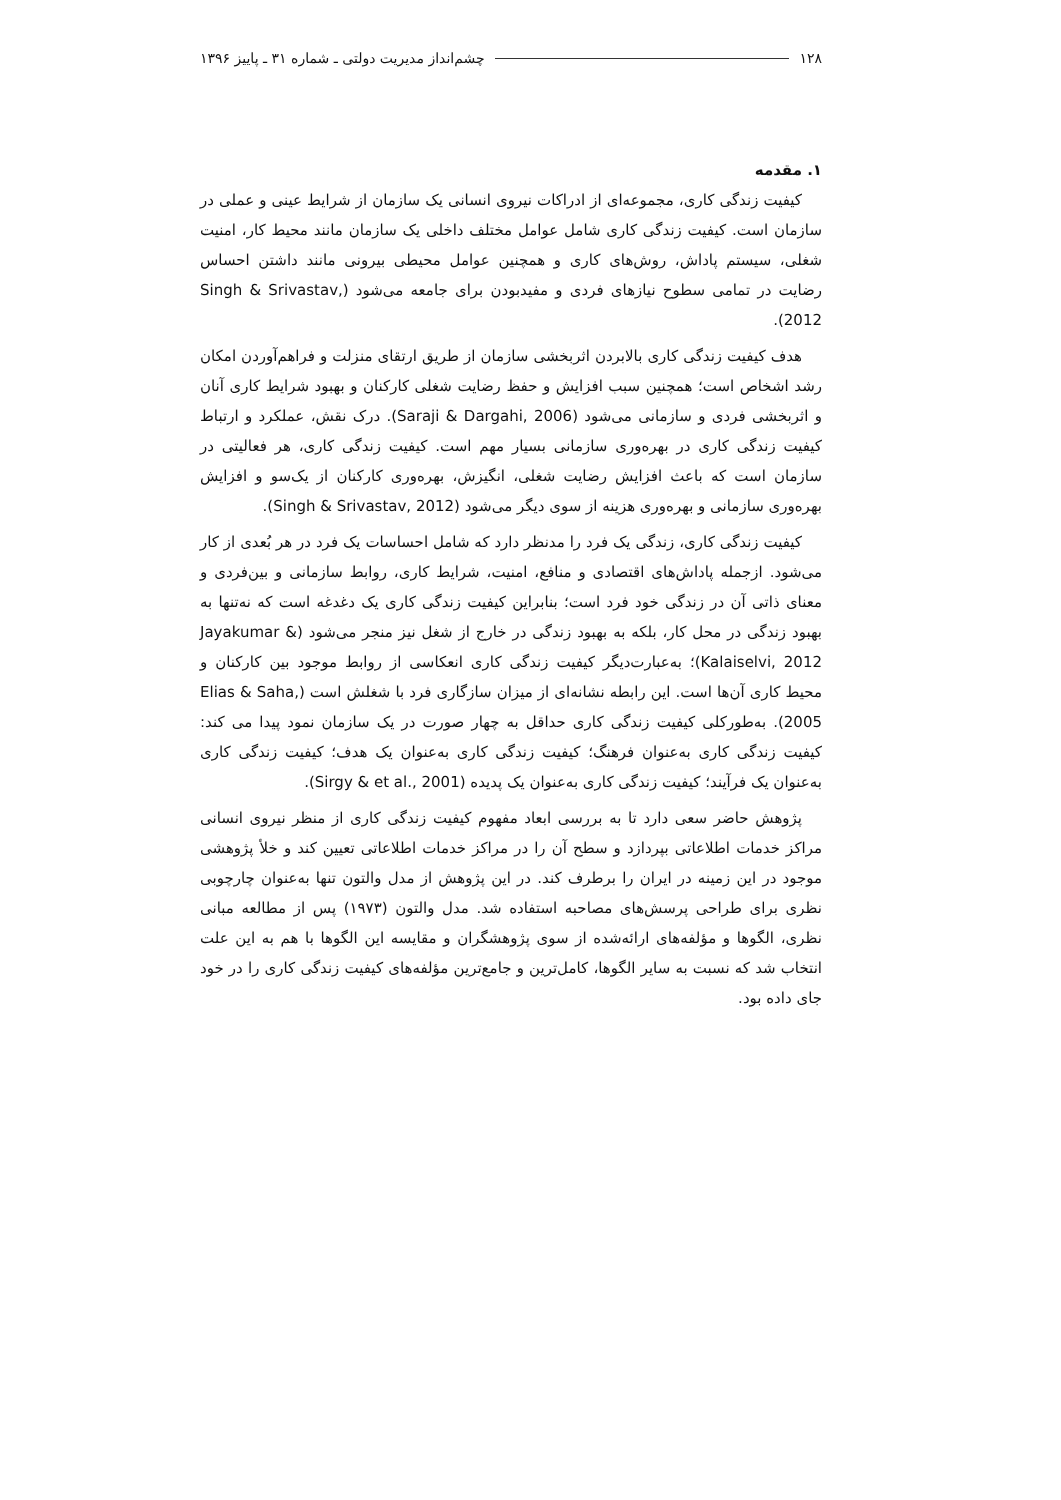۱۲۸ چشم‌انداز مدیریت دولتی ـ شماره ۳۱ ـ پاییز ۱۳۹۶
۱. مقدمه
کیفیت زندگی کاری، مجموعه‌ای از ادراکات نیروی انسانی یک سازمان از شرایط عینی و عملی در سازمان است. کیفیت زندگی کاری شامل عوامل مختلف داخلی یک سازمان مانند محیط کار، امنیت شغلی، سیستم پاداش، روش‌های کاری و همچنین عوامل محیطی بیرونی مانند داشتن احساس رضایت در تمامی سطوح نیازهای فردی و مفیدبودن برای جامعه می‌شود (Singh & Srivastav, 2012).
هدف کیفیت زندگی کاری بالابردن اثربخشی سازمان از طریق ارتقای منزلت و فراهم‌آوردن امکان رشد اشخاص است؛ همچنین سبب افزایش و حفظ رضایت شغلی کارکنان و بهبود شرایط کاری آنان و اثربخشی فردی و سازمانی می‌شود (Saraji & Dargahi, 2006). درک نقش، عملکرد و ارتباط کیفیت زندگی کاری در بهره‌وری سازمانی بسیار مهم است. کیفیت زندگی کاری، هر فعالیتی در سازمان است که باعث افزایش رضایت شغلی، انگیزش، بهره‌وری کارکنان از یک‌سو و افزایش بهره‌وری سازمانی و بهره‌وری هزینه از سوی دیگر می‌شود (Singh & Srivastav, 2012).
کیفیت زندگی کاری، زندگی یک فرد را مدنظر دارد که شامل احساسات یک فرد در هر بُعدی از کار می‌شود. ازجمله پاداش‌های اقتصادی و منافع، امنیت، شرایط کاری، روابط سازمانی و بین‌فردی و معنای ذاتی آن در زندگی خود فرد است؛ بنابراین کیفیت زندگی کاری یک دغدغه است که نه‌تنها به بهبود زندگی در محل کار، بلکه به بهبود زندگی در خارج از شغل نیز منجر می‌شود (Jayakumar & Kalaiselvi, 2012)؛ به‌عبارت‌دیگر کیفیت زندگی کاری انعکاسی از روابط موجود بین کارکنان و محیط کاری آن‌ها است. این رابطه نشانه‌ای از میزان سازگاری فرد با شغلش است (Elias & Saha, 2005). به‌طورکلی کیفیت زندگی کاری حداقل به چهار صورت در یک سازمان نمود پیدا می کند: کیفیت زندگی کاری به‌عنوان فرهنگ؛ کیفیت زندگی کاری به‌عنوان یک هدف؛ کیفیت زندگی کاری به‌عنوان یک فرآیند؛ کیفیت زندگی کاری به‌عنوان یک پدیده (Sirgy & et al., 2001).
پژوهش حاضر سعی دارد تا به بررسی ابعاد مفهوم کیفیت زندگی کاری از منظر نیروی انسانی مراکز خدمات اطلاعاتی بپردازد و سطح آن را در مراکز خدمات اطلاعاتی تعیین کند و خلأ پژوهشی موجود در این زمینه در ایران را برطرف کند. در این پژوهش از مدل والتون تنها به‌عنوان چارچوبی نظری برای طراحی پرسش‌های مصاحبه استفاده شد. مدل والتون (۱۹۷۳) پس از مطالعه مبانی نظری، الگوها و مؤلفه‌های ارائه‌شده از سوی پژوهشگران و مقایسه این الگوها با هم به این علت انتخاب شد که نسبت به سایر الگوها، کامل‌ترین و جامع‌ترین مؤلفه‌های کیفیت زندگی کاری را در خود جای داده بود.